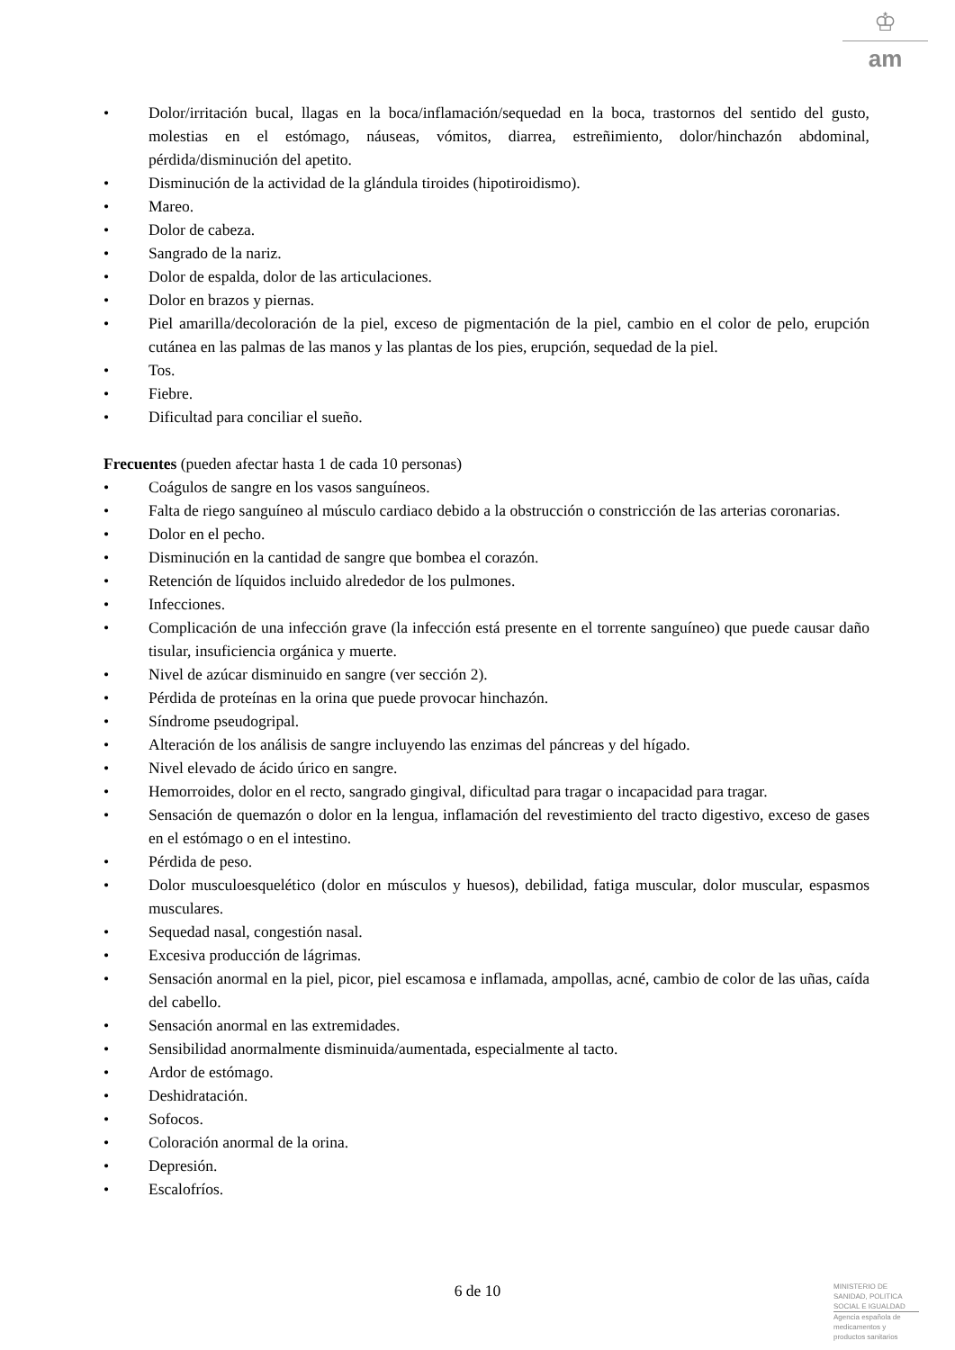♔
am
• Dolor/irritación bucal, llagas en la boca/inflamación/sequedad en la boca, trastornos del sentido del gusto, molestias en el estómago, náuseas, vómitos, diarrea, estreñimiento, dolor/hinchazón abdominal, pérdida/disminución del apetito.
• Disminución de la actividad de la glándula tiroides (hipotiroidismo).
• Mareo.
• Dolor de cabeza.
• Sangrado de la nariz.
• Dolor de espalda, dolor de las articulaciones.
• Dolor en brazos y piernas.
• Piel amarilla/decoloración de la piel, exceso de pigmentación de la piel, cambio en el color de pelo, erupción cutánea en las palmas de las manos y las plantas de los pies, erupción, sequedad de la piel.
• Tos.
• Fiebre.
• Dificultad para conciliar el sueño.
Frecuentes (pueden afectar hasta 1 de cada 10 personas)
• Coágulos de sangre en los vasos sanguíneos.
• Falta de riego sanguíneo al músculo cardiaco debido a la obstrucción o constricción de las arterias coronarias.
• Dolor en el pecho.
• Disminución en la cantidad de sangre que bombea el corazón.
• Retención de líquidos incluido alrededor de los pulmones.
• Infecciones.
• Complicación de una infección grave (la infección está presente en el torrente sanguíneo) que puede causar daño tisular, insuficiencia orgánica y muerte.
• Nivel de azúcar disminuido en sangre (ver sección 2).
• Pérdida de proteínas en la orina que puede provocar hinchazón.
• Síndrome pseudogripal.
• Alteración de los análisis de sangre incluyendo las enzimas del páncreas y del hígado.
• Nivel elevado de ácido úrico en sangre.
• Hemorroides, dolor en el recto, sangrado gingival, dificultad para tragar o incapacidad para tragar.
• Sensación de quemazón o dolor en la lengua, inflamación del revestimiento del tracto digestivo, exceso de gases en el estómago o en el intestino.
• Pérdida de peso.
• Dolor musculoesquelético (dolor en músculos y huesos), debilidad, fatiga muscular, dolor muscular, espasmos musculares.
• Sequedad nasal, congestión nasal.
• Excesiva producción de lágrimas.
• Sensación anormal en la piel, picor, piel escamosa e inflamada, ampollas, acné, cambio de color de las uñas, caída del cabello.
• Sensación anormal en las extremidades.
• Sensibilidad anormalmente disminuida/aumentada, especialmente al tacto.
• Ardor de estómago.
• Deshidratación.
• Sofocos.
• Coloración anormal de la orina.
• Depresión.
• Escalofríos.
6 de 10
MINISTERIO DE
SANIDAD, POLITICA
SOCIAL E IGUALDAD
Agencia española de
medicamentos y
productos sanitarios